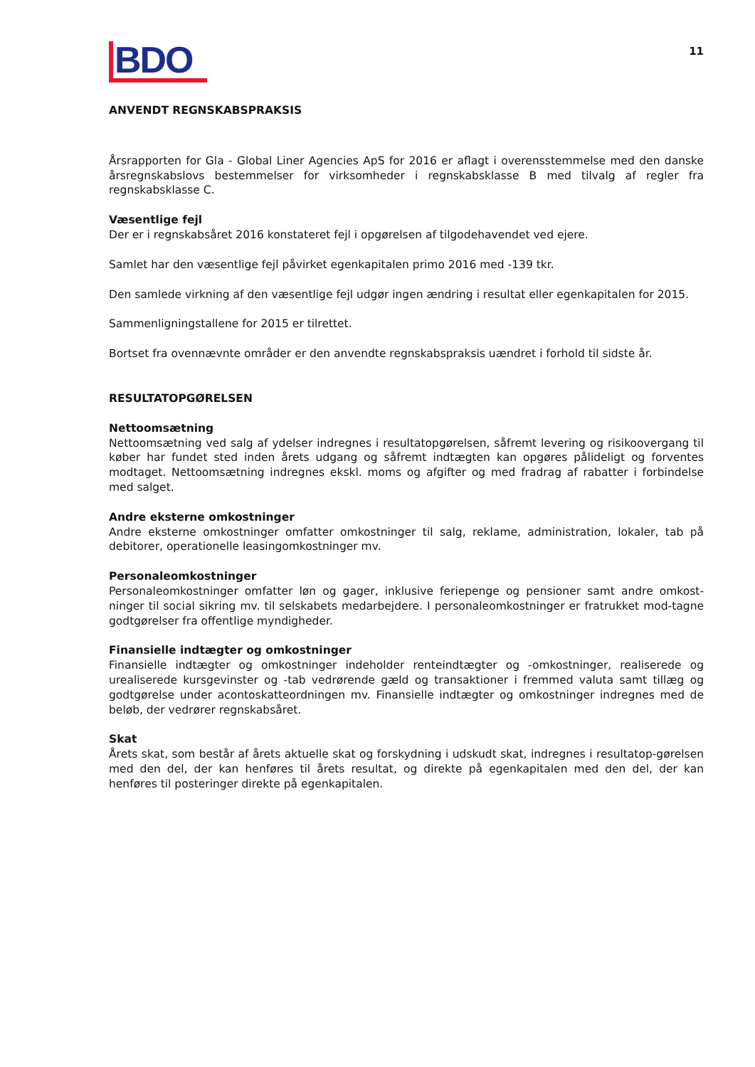BDO 11
ANVENDT REGNSKABSPRAKSIS
Årsrapporten for Gla - Global Liner Agencies ApS for 2016 er aflagt i overensstemmelse med den danske årsregnskabslovs bestemmelser for virksomheder i regnskabsklasse B med tilvalg af regler fra regnskabsklasse C.
Væsentlige fejl
Der er i regnskabsåret 2016 konstateret fejl i opgørelsen af tilgodehavendet ved ejere.
Samlet har den væsentlige fejl påvirket egenkapitalen primo 2016 med -139 tkr.
Den samlede virkning af den væsentlige fejl udgør ingen ændring i resultat eller egenkapitalen for 2015.
Sammenligningstallene for 2015 er tilrettet.
Bortset fra ovennævnte områder er den anvendte regnskabspraksis uændret i forhold til sidste år.
RESULTATOPGØRELSEN
Nettoomsætning
Nettoomsætning ved salg af ydelser indregnes i resultatopgørelsen, såfremt levering og risikoovergang til køber har fundet sted inden årets udgang og såfremt indtægten kan opgøres pålideligt og forventes modtaget. Nettoomsætning indregnes ekskl. moms og afgifter og med fradrag af rabatter i forbindelse med salget.
Andre eksterne omkostninger
Andre eksterne omkostninger omfatter omkostninger til salg, reklame, administration, lokaler, tab på debitorer, operationelle leasingomkostninger mv.
Personaleomkostninger
Personaleomkostninger omfatter løn og gager, inklusive feriepenge og pensioner samt andre omkost-ninger til social sikring mv. til selskabets medarbejdere. I personaleomkostninger er fratrukket mod-tagne godtgørelser fra offentlige myndigheder.
Finansielle indtægter og omkostninger
Finansielle indtægter og omkostninger indeholder renteindtægter og -omkostninger, realiserede og urealiserede kursgevinster og -tab vedrørende gæld og transaktioner i fremmed valuta samt tillæg og godtgørelse under acontoskatteordningen mv. Finansielle indtægter og omkostninger indregnes med de beløb, der vedrører regnskabsåret.
Skat
Årets skat, som består af årets aktuelle skat og forskydning i udskudt skat, indregnes i resultatop-gørelsen med den del, der kan henføres til årets resultat, og direkte på egenkapitalen med den del, der kan henføres til posteringer direkte på egenkapitalen.